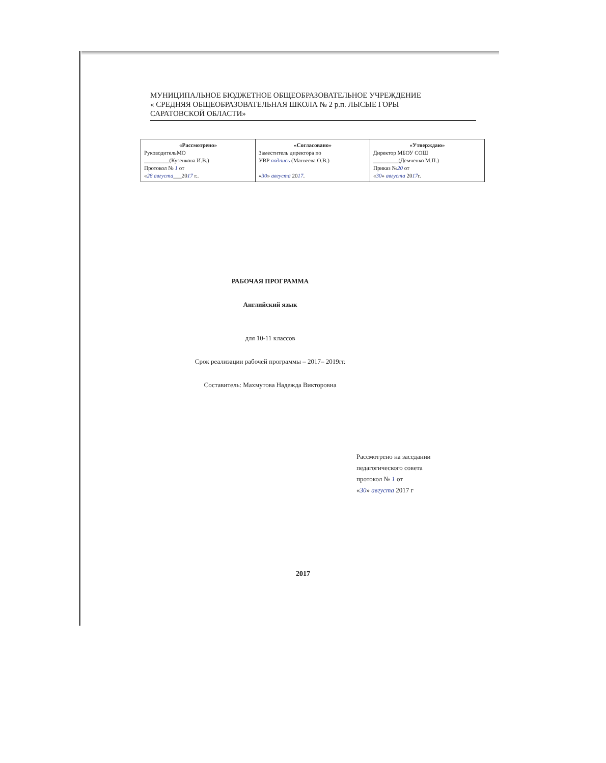МУНИЦИПАЛЬНОЕ БЮДЖЕТНОЕ ОБЩЕОБРАЗОВАТЕЛЬНОЕ УЧРЕЖДЕНИЕ
« СРЕДНЯЯ ОБЩЕОБРАЗОВАТЕЛЬНАЯ ШКОЛА № 2 р.п. ЛЫСЫЕ ГОРЫ
САРАТОВСКОЙ ОБЛАСТИ»
| «Рассмотрено» РуководительМО _________(Кузенкова И.В.) Протокол № 1 от « 28 августа ___20 17 г.. | «Согласовано» Заместитель директора по УВР подпись (Матвеева О.В.) « 30 » августа 20 17 . | «Утверждаю» Директор МБОУ СОШ _________(Демченко М.П.) Приказ № 20 от « 30 » августа 20 17 г. |
РАБОЧАЯ ПРОГРАММА
Английский язык
для 10-11 классов
Срок реализации рабочей программы – 2017– 2019гг.
Составитель: Махмутова Надежда Викторовна
Рассмотрено на заседании
педагогического совета
протокол № 1 от
«30» августа 2017 г
2017